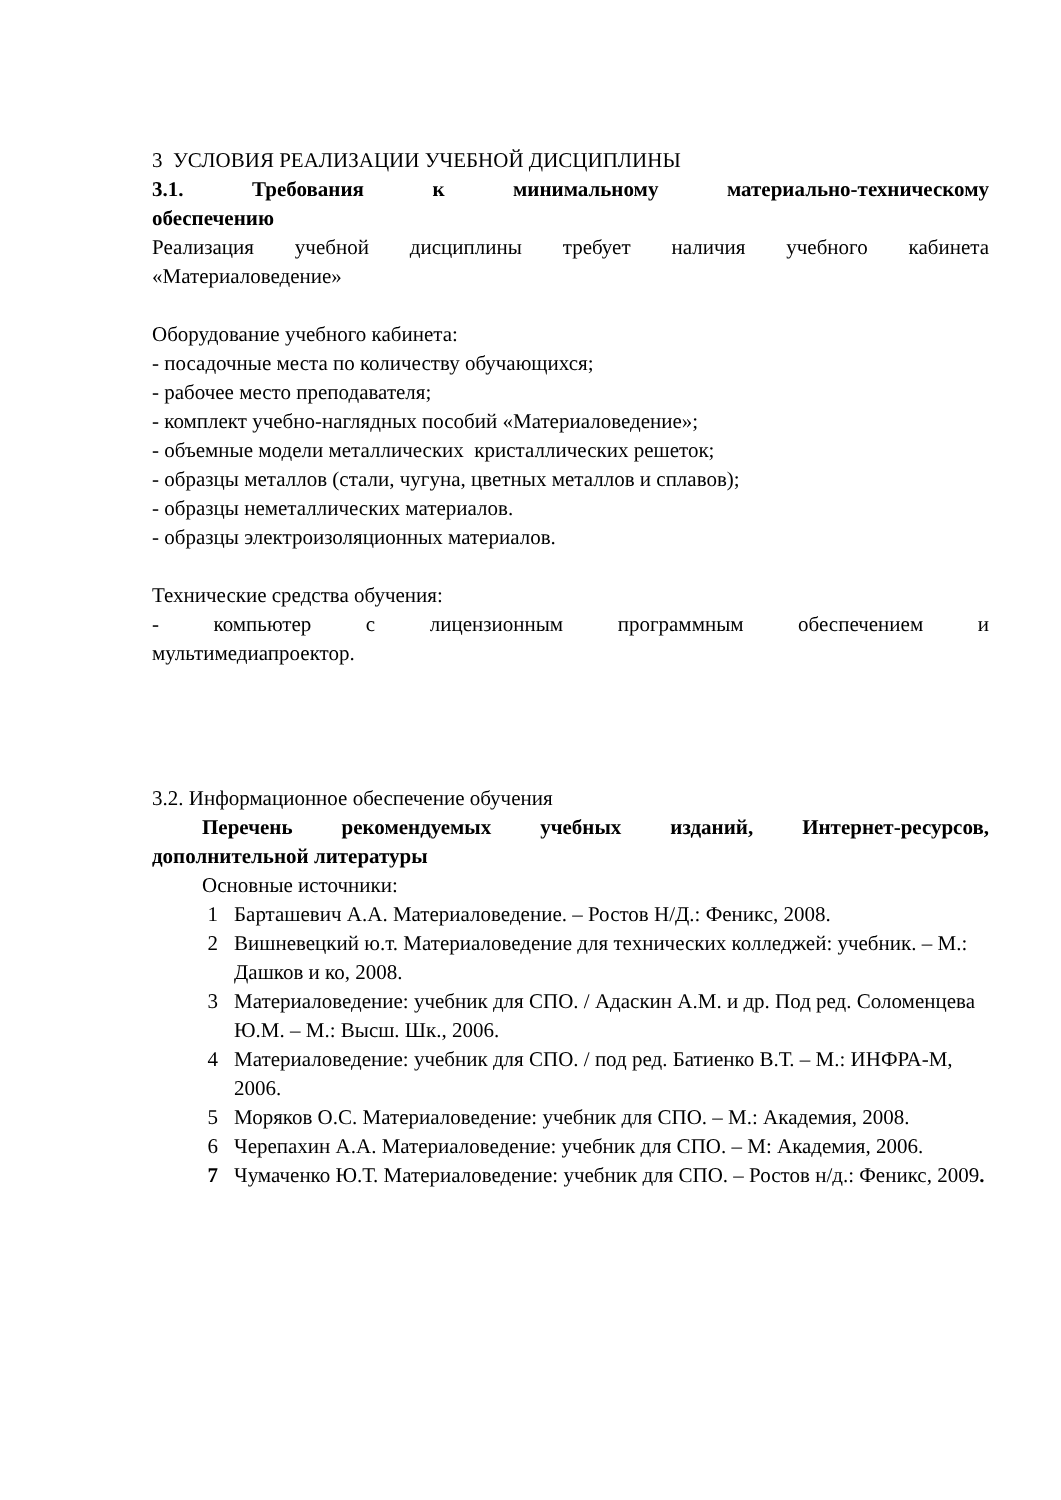3 УСЛОВИЯ РЕАЛИЗАЦИИ УЧЕБНОЙ ДИСЦИПЛИНЫ
3.1. Требования к минимальному материально-техническому
обеспечению
Реализация учебной дисциплины требует наличия учебного кабинета
«Материаловедение»
Оборудование учебного кабинета:
- посадочные места по количеству обучающихся;
- рабочее место преподавателя;
- комплект учебно-наглядных пособий «Материаловедение»;
- объемные модели металлических кристаллических решеток;
- образцы металлов (стали, чугуна, цветных металлов и сплавов);
- образцы неметаллических материалов.
- образцы электроизоляционных материалов.
Технические средства обучения:
- компьютер с лицензионным программным обеспечением и
мультимедиапроектор.
3.2. Информационное обеспечение обучения
Перечень рекомендуемых учебных изданий, Интернет-ресурсов,
дополнительной литературы
Основные источники:
1 Барташевич А.А. Материаловедение. – Ростов Н/Д.: Феникс, 2008.
2 Вишневецкий ю.т. Материаловедение для технических колледжей: учебник. – М.: Дашков и ко, 2008.
3 Материаловедение: учебник для СПО. / Адаскин А.М. и др. Под ред. Соломенцева Ю.М. – М.: Высш. Шк., 2006.
4 Материаловедение: учебник для СПО. / под ред. Батиенко В.Т. – М.: ИНФРА-М, 2006.
5 Моряков О.С. Материаловедение: учебник для СПО. – М.: Академия, 2008.
6 Черепахин А.А. Материаловедение: учебник для СПО. – М: Академия, 2006.
7 Чумаченко Ю.Т. Материаловедение: учебник для СПО. – Ростов н/д.: Феникс, 2009.